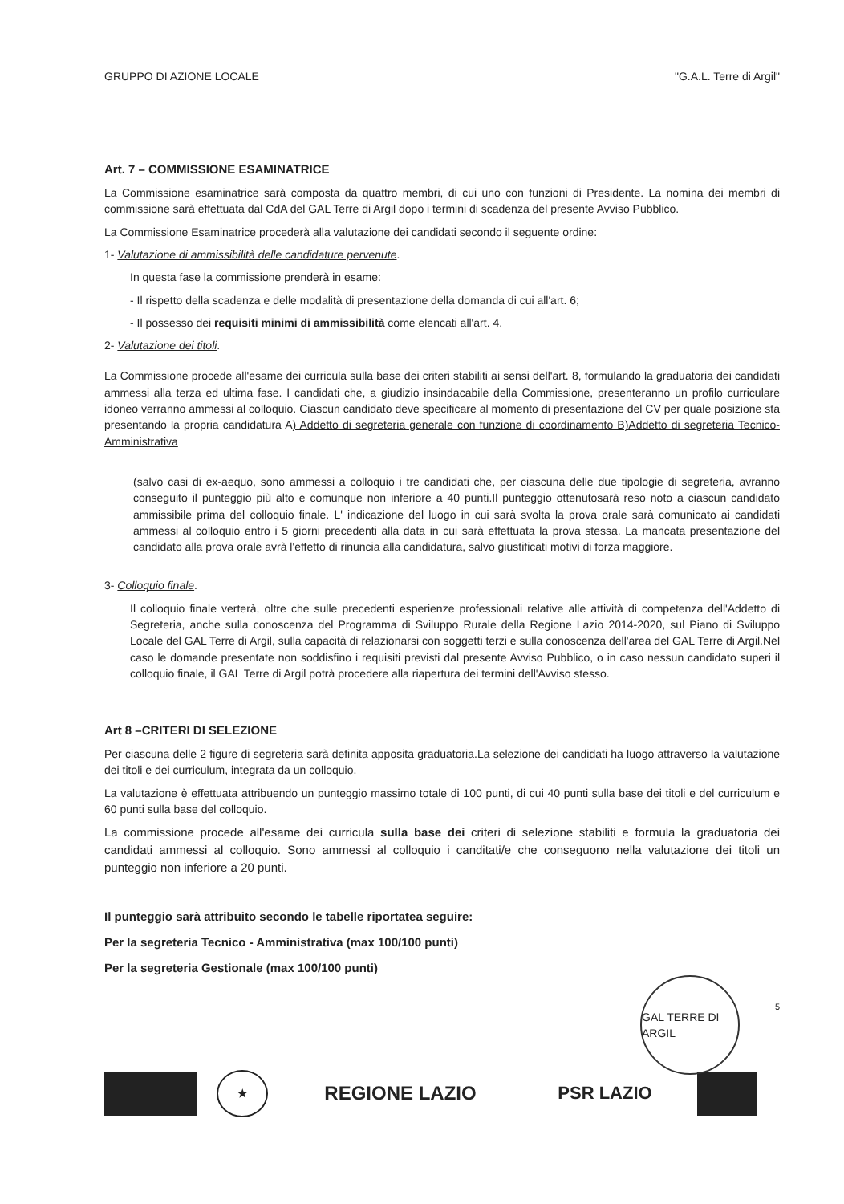GRUPPO DI AZIONE LOCALE "G.A.L. Terre di Argil"
Art. 7 – COMMISSIONE ESAMINATRICE
La Commissione esaminatrice sarà composta da quattro membri, di cui uno con funzioni di Presidente. La nomina dei membri di commissione sarà effettuata dal CdA del GAL Terre di Argil dopo i termini di scadenza del presente Avviso Pubblico.
La Commissione Esaminatrice procederà alla valutazione dei candidati secondo il seguente ordine:
1- Valutazione di ammissibilità delle candidature pervenute.
In questa fase la commissione prenderà in esame:
- Il rispetto della scadenza e delle modalità di presentazione della domanda di cui all'art. 6;
- Il possesso dei requisiti minimi di ammissibilità come elencati all'art. 4.
2- Valutazione dei titoli.
La Commissione procede all'esame dei curricula sulla base dei criteri stabiliti ai sensi dell'art. 8, formulando la graduatoria dei candidati ammessi alla terza ed ultima fase. I candidati che, a giudizio insindacabile della Commissione, presenteranno un profilo curriculare idoneo verranno ammessi al colloquio. Ciascun candidato deve specificare al momento di presentazione del CV per quale posizione sta presentando la propria candidatura A) Addetto di segreteria generale con funzione di coordinamento B)Addetto di segreteria Tecnico-Amministrativa
(salvo casi di ex-aequo, sono ammessi a colloquio i tre candidati che, per ciascuna delle due tipologie di segreteria, avranno conseguito il punteggio più alto e comunque non inferiore a 40 punti.Il punteggio ottenutosarà reso noto a ciascun candidato ammissibile prima del colloquio finale. L' indicazione del luogo in cui sarà svolta la prova orale sarà comunicato ai candidati ammessi al colloquio entro i 5 giorni precedenti alla data in cui sarà effettuata la prova stessa. La mancata presentazione del candidato alla prova orale avrà l'effetto di rinuncia alla candidatura, salvo giustificati motivi di forza maggiore.
3- Colloquio finale.
Il colloquio finale verterà, oltre che sulle precedenti esperienze professionali relative alle attività di competenza dell'Addetto di Segreteria, anche sulla conoscenza del Programma di Sviluppo Rurale della Regione Lazio 2014-2020, sul Piano di Sviluppo Locale del GAL Terre di Argil, sulla capacità di relazionarsi con soggetti terzi e sulla conoscenza dell'area del GAL Terre di Argil.Nel caso le domande presentate non soddisfino i requisiti previsti dal presente Avviso Pubblico, o in caso nessun candidato superi il colloquio finale, il GAL Terre di Argil potrà procedere alla riapertura dei termini dell'Avviso stesso.
Art 8 –CRITERI DI SELEZIONE
Per ciascuna delle 2 figure di segreteria sarà definita apposita graduatoria.La selezione dei candidati ha luogo attraverso la valutazione dei titoli e dei curriculum, integrata da un colloquio.
La valutazione è effettuata attribuendo un punteggio massimo totale di 100 punti, di cui 40 punti sulla base dei titoli e del curriculum e 60 punti sulla base del colloquio.
La commissione procede all'esame dei curricula sulla base dei criteri di selezione stabiliti e formula la graduatoria dei candidati ammessi al colloquio. Sono ammessi al colloquio i canditati/e che conseguono nella valutazione dei titoli un punteggio non inferiore a 20 punti.
Il punteggio sarà attribuito secondo le tabelle riportatea seguire:
Per la segreteria Tecnico - Amministrativa (max 100/100 punti)
Per la segreteria Gestionale (max 100/100 punti)
GAL TERRE DI ARGIL
5
★
REGIONE LAZIO PSR LAZIO